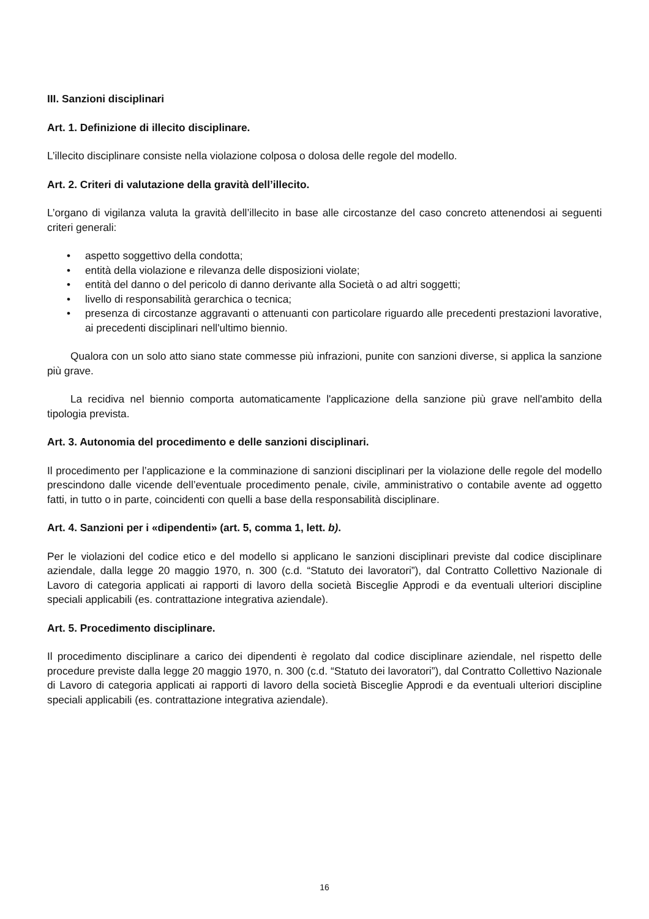III. Sanzioni disciplinari
Art. 1. Definizione di illecito disciplinare.
L’illecito disciplinare consiste nella violazione colposa o dolosa delle regole del modello.
Art. 2. Criteri di valutazione della gravità dell’illecito.
L’organo di vigilanza valuta la gravità dell’illecito in base alle circostanze del caso concreto attenendosi ai seguenti criteri generali:
• aspetto soggettivo della condotta;
• entità della violazione e rilevanza delle disposizioni violate;
• entità del danno o del pericolo di danno derivante alla Società o ad altri soggetti;
• livello di responsabilità gerarchica o tecnica;
• presenza di circostanze aggravanti o attenuanti con particolare riguardo alle precedenti prestazioni lavorative, ai precedenti disciplinari nell'ultimo biennio.
Qualora con un solo atto siano state commesse più infrazioni, punite con sanzioni diverse, si applica la sanzione più grave.
La recidiva nel biennio comporta automaticamente l'applicazione della sanzione più grave nell'ambito della tipologia prevista.
Art. 3. Autonomia del procedimento e delle sanzioni disciplinari.
Il procedimento per l’applicazione e la comminazione di sanzioni disciplinari per la violazione delle regole del modello prescindono dalle vicende dell’eventuale procedimento penale, civile, amministrativo o contabile avente ad oggetto fatti, in tutto o in parte, coincidenti con quelli a base della responsabilità disciplinare.
Art. 4. Sanzioni per i «dipendenti» (art. 5, comma 1, lett. b).
Per le violazioni del codice etico e del modello si applicano le sanzioni disciplinari previste dal codice disciplinare aziendale, dalla legge 20 maggio 1970, n. 300 (c.d. “Statuto dei lavoratori”), dal Contratto Collettivo Nazionale di Lavoro di categoria applicati ai rapporti di lavoro della società Bisceglie Approdi e da eventuali ulteriori discipline speciali applicabili (es. contrattazione integrativa aziendale).
Art. 5. Procedimento disciplinare.
Il procedimento disciplinare a carico dei dipendenti è regolato dal codice disciplinare aziendale, nel rispetto delle procedure previste dalla legge 20 maggio 1970, n. 300 (c.d. “Statuto dei lavoratori”), dal Contratto Collettivo Nazionale di Lavoro di categoria applicati ai rapporti di lavoro della società Bisceglie Approdi e da eventuali ulteriori discipline speciali applicabili (es. contrattazione integrativa aziendale).
16